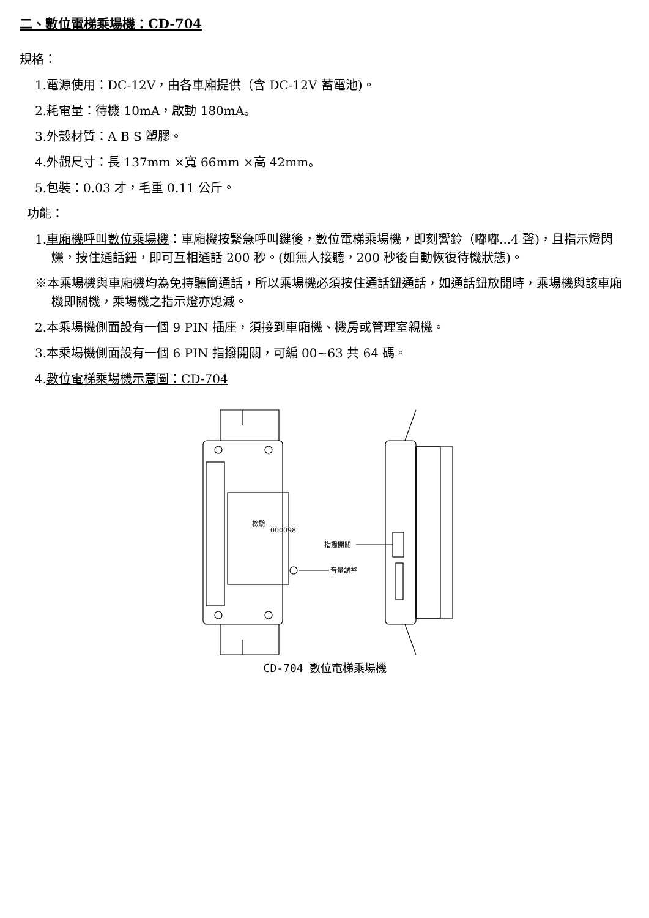二、數位電梯乘場機：CD-704
規格：
1.電源使用：DC-12V，由各車廂提供（含 DC-12V 蓄電池)。
2.耗電量：待機 10mA，啟動 180mA。
3.外殼材質：A B S 塑膠。
4.外觀尺寸：長 137mm ×寬 66mm ×高 42mm。
5.包裝：0.03 才，毛重 0.11 公斤。
功能：
1.車廂機呼叫數位乘場機：車廂機按緊急呼叫鍵後，數位電梯乘場機，即刻響鈴（嘟嘟...4 聲)，且指示燈閃爍，按住通話鈕，即可互相通話 200 秒。(如無人接聽，200 秒後自動恢復待機狀態)。
※本乘場機與車廂機均為免持聽筒通話，所以乘場機必須按住通話鈕通話，如通話鈕放開時，乘場機與該車廂機即關機，乘場機之指示燈亦熄滅。
2.本乘場機側面設有一個 9 PIN 插座，須接到車廂機、機房或管理室親機。
3.本乘場機側面設有一個 6 PIN 指撥開關，可編 00~63 共 64 碼。
4.數位電梯乘場機示意圖：CD-704
指撥開關
音量調整
檢驗
000098
CD-704 數位電梯乘場機